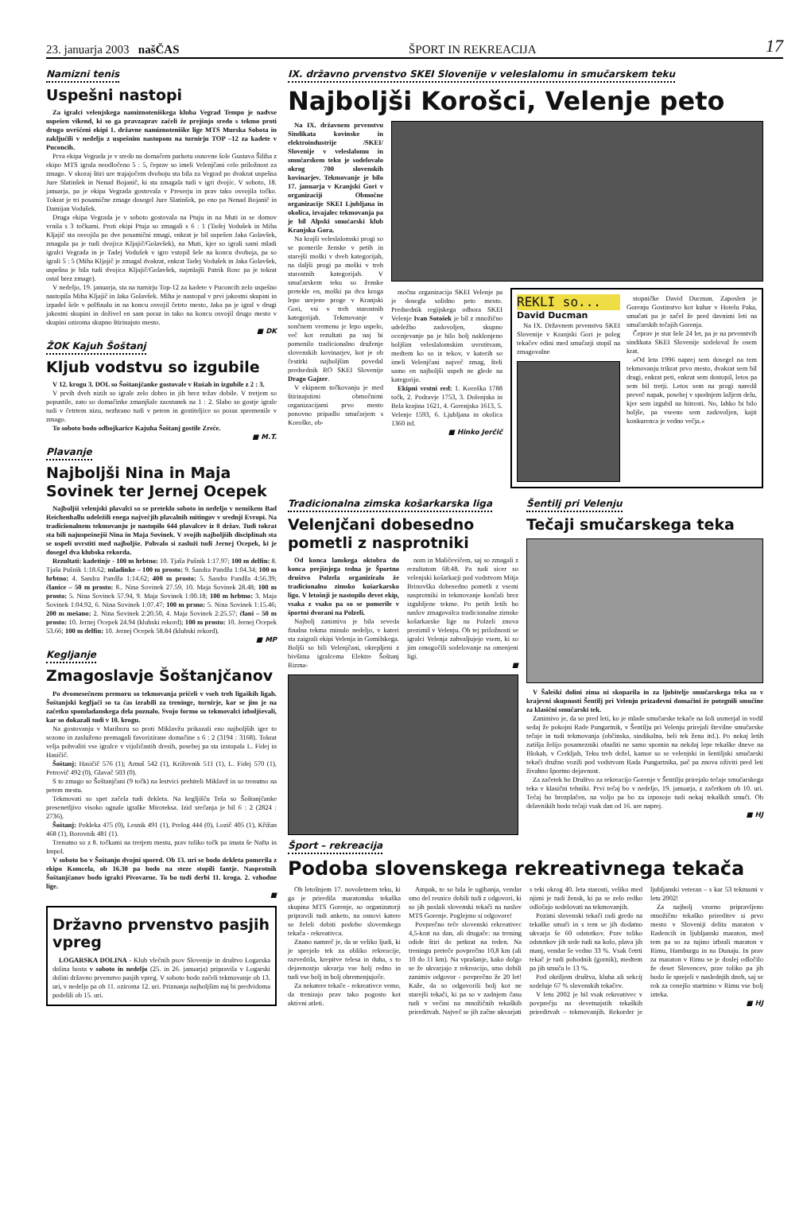23. januarja 2003 našČAS ŠPORT IN REKREACIJA 17
Namizni tenis
Uspešni nastopi
Za igralci velenjskega namiznoteniškega kluba Vegrad Tempo je nadvse uspešen vikend, ki so ga pravzaprav začeli že prejšnjo sredo s tekmo proti drugo uvrščeni ekipi 1. državne namiznoteniške lige MTS Murska Sobota in zaključili v nedeljo z uspešnim nastopom na turnirju TOP –12 za kadete v Puconcih.
Prva ekipa Vegrada je v sredo na domačem parketu osnovne šole Gustava Šiliha z ekipo MTS igrala neodločeno 5 : 5, čeprav so imeli Velenjčani celo priložnost za zmago. V skoraj štiri ure trajajočem dvoboju sta bila za Vegrad po dvakrat uspešna Jure Slatinšek in Nenad Bojanič, ki sta zmagala tudi v igri dvojic. V soboto, 18. januarja, pa je ekipa Vegrada gostovala v Preserju in prav tako osvojila točko. Tokrat je tri posamične zmage dosegel Jure Slatinšek, po eno pa Nenad Bojanič in Damijan Vodušek.
Druga ekipa Vegrada je v soboto gostovala na Ptuju in na Muti in se domov vrnila s 3 točkami. Proti ekipi Ptuja so zmagali s 6 : 1 (Tadej Vodušek in Miha Kljajič sta osvojila po dve posamični zmagi, enkrat je bil uspešen Jaka Golavšek, zmagala pa je tudi dvojica Kljajič/Golavšek), na Muti, kjer so igrali sami mladi igralci Vegrada in je Tadej Vodušek v igro vstopil šele na koncu dvoboja, pa so igrali 5 : 5 (Miha Kljajič je zmagal dvakrat, enkrat Tadej Vodušek in Jaka Golavšek, uspešna je bila tudi dvojica Kljajič/Golavšek, najmlajši Patrik Rosc pa je tokrat ostal brez zmage).
V nedeljo, 19. januarja, sta na turnirju Top-12 za kadete v Puconcih zelo uspešno nastopila Miha Kljajič in Jaka Golavšek. Miha je nastopal v prvi jakostni skupini in izpadel šele v polfinalu in na koncu osvojil četrto mesto, Jaka pa je igral v drugi jakostni skupini in doživel en sam poraz in tako na koncu osvojil drugo mesto v skupini oziroma skupno štirinajsto mesto.
■ DK
ŽOK Kajuh Šoštanj
Kljub vodstvu so izgubile
V 12. krogu 3. DOL so Šoštanjčanke gostovale v Rušah in izgubile z 2 : 3.
V prvih dveh nizih so igrale zelo dobro in jih brez težav dobile. V tretjem so popustile, zato so domačinke zmanjšale zaostanek na 1 : 2. Slabo so gostje igrale tudi v četrtem nizu, nezbrano tudi v petem in gostiteljice so poraz spremenile v zmago.
To soboto bodo odbojkarice Kajuha Šoštanj gostile Zreče.
■ M.T.
Plavanje
Najboljši Nina in Maja Sovinek ter Jernej Ocepek
Najboljši velenjski plavalci so se preteklo soboto in nedeljo v nemškem Bad Reichenhallu udeležili enega največjih plavalnih mitingov v srednji Evropi. Na tradicionalnem tekmovanju je nastopilo 644 plavalcev iz 8 držav. Tudi tokrat sta bili najuspešnejši Nina in Maja Sovinek. V svojih najboljših disciplinah sta se uspeli uvrstiti med najboljše. Pohvalo si zasluži tudi Jernej Ocepek, ki je dosegel dva klubska rekorda.
Rezultati: kadetinje - 100 m hrbtno: 10. Tjaša Pušnik 1:17.97; 100 m delfin: 8. Tjaša Pušnik 1:18.62; mladinke – 100 m prosto: 9. Sandra Pandža 1:04.34; 100 m hrbtno: 4. Sandra Pandža 1:14.62; 400 m prosto: 5. Sandra Pandža 4:56.39; članice – 50 m prosto: 8.. Nina Sovinek 27.59, 10. Maja Sovinek 28.48; 100 m prosto: 5. Nina Sovinek 57.94, 9. Maja Sovinek 1:00.18; 100 m hrbtno: 3. Maja Sovinek 1:04.92, 6. Nina Sovinek 1:07.47; 100 m prsno: 5. Nina Sovinek 1:15.46; 200 m mešano: 2. Nina Sovinek 2:20.50, 4. Maja Sovinek 2:25.57; člani – 50 m prosto: 10. Jernej Ocepek 24.94 (klubski rekord); 100 m prosto: 10. Jernej Ocepek 53.66; 100 m delfin: 10. Jernej Ocepek 58.84 (klubski rekord).
■ MP
Kegljanje
Zmagoslavje Šoštanjčanov
Po dvomesečnem premoru so tekmovanja pričeli v vseh treh ligaških ligah. Šoštanjski kegljači so ta čas izrabili za treninge, turnirje, kar se jim je na začetku spomladanskega dela poznalo. Svojo formo so tekmovalci izboljševali, kar so dokazali tudi v 10. krogu.
Na gostovanju v Mariboru so proti Miklavžu prikazali eno najboljših iger to sezono in zasluženo premagali favorizirane domačine s 6 : 2 (3194 : 3168). Tokrat velja pohvaliti vse igralce v vijoličastih dresih, posebej pa sta izstopala L. Fidej in Hasičič.
Šoštanj: Hasičič 576 (1); Arnuš 542 (1), Križovnik 511 (1), L. Fidej 570 (1), Petrovič 492 (0), Glavač 503 (0).
S to zmago so Šoštanjčani (9 točk) na lestvici prehiteli Miklavž in so trenutno na petem mestu.
Tekmovati so spet začela tudi dekleta. Na kegljišču Teša so Šoštanjčanke presenetljivo visoko ugnale igralke Miroteksa. Izid srečanja je bil 6 : 2 (2824 : 2736).
Šoštanj: Pokleka 475 (0), Lesnik 491 (1), Prelog 444 (0), Lozič 405 (1), Křižan 468 (1), Borovnik 481 (1).
Trenutno so z 8. točkami na tretjem mestu, prav toliko točk pa imata še Nafta in Impol.
V soboto bo v Šoštanju dvojni spored. Ob 13. uri se bodo dekleta pomerila z ekipo Komcela, ob 16.30 pa bodo na steze stopili fantje. Nasprotnik Šoštanjčanov bodo igralci Pivovarne. To bo tudi derbi 11. kroga. 2. vzhodne lige.
■
Državno prvenstvo pasjih vpreg
LOGARSKA DOLINA - Klub vlečnih psov Slovenije in društvo Logarska dolina bosta v soboto in nedeljo (25. in 26. januarja) pripravila v Logarski dolini državno prvenstvo pasjih vpreg. V soboto bodo začeli tekmovanje ob 13. uri, v nedeljo pa ob 11. oziroma 12. uri. Priznanja najboljšim naj bi predvidoma podelili ob 15. uri.
IX. državno prvenstvo SKEI Slovenije v veleslalomu in smučarskem teku
Najboljši Korošci, Velenje peto
Na IX. državnem prvenstvu Sindikata kovinske in elektroindustrije /SKEI/ Slovenije v veleslalomu in smučarskem teku je sodelovalo okrog 700 slovenskih kovinarjev. Tekmovanje je bilo 17. januarja v Kranjski Gori v organizaciji Območne organizacije SKEI Ljubljana in okolica, izvajalec tekmovanja pa je bil Alpski smučarski klub Kranjska Gora.
Na krajši veleslalomski progi so se pomerile ženske v petih in starejši moški v dveh kategorijah, na daljši progi pa moški v treh starostnih kategorijah. V smučarskem teku so ženske pretekle en, moški pa dva kroga lepo urejene proge v Kranjski Gori, vsi v treh starostnih kategorijah. Tekmovanje v sončnem vremenu je lepo uspelo, več kot rezultati pa naj bi pomenilo tradicionalno druženje slovenskih kovinarjev, kot je ob čestitki najboljšim povedal predsednik RO SKEI Slovenije Drago Gajzer.
V ekipnem točkovanju je med štirinajstimi območnimi organizacijami prvo mesto ponovno pripadlo smučarjem s Koroške, ob-
močna organizacija SKEI Velenje pa je dosegla solidno peto mesto. Predsednik regijskega odbora SKEI Velenje Ivan Sotošek je bil z množično udeležbo zadovoljen, skupno ocenjevanje pa je bilo bolj naklonjeno boljšim veleslalomskim uvrstitvam, medtem ko so iz tekov, v katerih so imeli Velenjčani največ zmag, šteli samo en najboljši uspeh ne glede na kategorijo.
Ekipni vrstni red: 1. Koroška 1788 točk, 2. Podravje 1753, 3. Dolenjska in Bela krajina 1621, 4. Gorenjska 1613, 5. Velenje 1593, 6. Ljubljana in okolica 1360 itd.
■ Hinko Jerčič
REKLI so...
David Ducman
Na IX. Državnem prvenstvu SKEI Slovenije v Kranjski Gori je poleg tekačev edini med smučarji stopil na zmagovalne
stopničke David Ducman. Zaposlen je Gorenju Gostinstvo kot kuhar v Hotelu Paka, smučati pa je začel že pred davnimi leti na smučarskih tečajih Gorenja.
Čeprav je star šele 24 let, pa je na prvenstvih sindikata SKEI Slovenije sodeloval že osem krat.
»Od leta 1996 naprej sem dosegel na tem tekmovanju trikrat prvo mesto, dvakrat sem bil drugi, enkrat peti, enkrat sem dostopil, letos pa sem bil tretji. Letos sem na progi naredil preveč napak, posebej v spodnjem lažjem delu, kjer sem izgubil na hitrosti. No, lahko bi bilo boljše, pa vseeno sem zadovoljen, kajti konkurenca je vedno večja.«
Tradicionalna zimska košarkarska liga
Velenjčani dobesedno pometli z nasprotniki
Od konca lanskega oktobra do konca prejšnjega tedna je Športno društvo Polzela organiziralo že tradicionalno zimsko košarkarsko ligo. V letošnji je nastopilo devet ekip, vsaka z vsako pa so se pomerile v športni dvorani na Polzeli.
Najbolj zanimiva je bila seveda finalna tekma minulo nedeljo, v kateri sta zaigrali ekipi Velenja in Gomilskega. Boljši so bili Velenjčani, okrepljeni z bivšima igralcema Elektre Šoštanj Rizma-
nom in Maličevičem, saj so zmagali z rezultatom 68:48. Pa tudi sicer so velenjski košarkarji pod vodstvom Mitja Brinovška dobesedno pometli z vsemi nasprotniki in tekmovanje končali brez izgubljene tekme. Po petih letih bo naslov zmagovalca tradicionalne zimske košarkarske lige na Polzeli znova prezimil v Velenju. Ob tej priložnosti se igralci Velenja zahvaljujejo vsem, ki so jim omogočili sodelovanje na omenjeni ligi.
■
Šentilj pri Velenju
Tečaji smučarskega teka
V Šaleški dolini zima ni skoparila in za ljubitelje smučarskega teka so v krajevni skupnosti Šentilj pri Velenju prizadevni domačini že potegnili smučine za klasični smučarski tek.
Zanimivo je, da so pred leti, ko je mlade smučarske tekače na šoli usmerjal in vodil sedaj že pokojni Rade Pungartnik, v Šentilju pri Velenju prirejali številne smučarske tečaje in tudi tekmovanja (občinska, sindikalna, beli tek žena itd.). Po nekaj letih zatišja želijo posamezniki obuditi ne samo spomin na nekdaj lepe tekaške dneve na Blokah, v Cerkljah, Teku treh dežel, kamor so se velenjski in šentiljski smučarski tekači družno vozili pod vodstvom Rada Pungartnika, pač pa znova oživiti pred leti živahno športno dejavnost.
Za začetek bo Društvo za rekreacijo Gorenje v Šentilju prirejalo tečaje smučarskega teka v klasični tehniki. Prvi tečaj bo v nedeljo, 19. januarja, z začetkom ob 10. uri. Tečaj bo brezplačen, na voljo pa bo za izposojo tudi nekaj tekaških smuči. Ob delavnikih bodo tečaji vsak dan od 16. ure naprej.
■ HJ
Šport – rekreacija
Podoba slovenskega rekreativnega tekača
Ob letošnjem 17. novoletnem teku, ki ga je priredila maratonska tekaška skupina MTS Gorenje, so organizatorji pripravili tudi anketo, na osnovi katere so želeli dobiti podobo slovenskega tekača - rekreativca.
Znano namreč je, da se veliko ljudi, ki je sprejelo tek za obliko rekreacije, razvedrila, krepitve telesa in duha, s to dejavnostjo ukvarja vse bolj redno in tudi vse bolj in bolj obremenjujoče.
Za nekatere tekače - rekreativce vemo, da trenirajo prav tako pogosto kot aktivni atleti.
Ampak, to so bila le ugibanja, vendar smo del resnice dobili tudi z odgovori, ki so jih poslali slovenski tekači na naslov MTS Gorenje. Poglejmo si odgovore!
Povprečno teče slovenski rekreativec 4,5-krat na dan, ali drugače: na trening odide štiri do petkrat na teden. Na treningu preteče povprečno 10,8 km (ali 10 do 11 km). Na vprašanje, kako dolgo se že ukvarjajo z rekreacijo, smo dobili zanimiv odgovor - povprečno že 20 let! Kaže, da so odgovorili bolj kot ne starejši tekači, ki pa so v zadnjem času tudi v večini na množičnih tekaških prireditvah. Največ se jih začne ukvarjati s teki okrog 40. leta starosti, veliko med njimi je tudi žensk, ki pa se zelo redko odločajo sodelovati na tekmovanjih.
Pozimi slovenski tekači radi gredo na tekaške smuči in s tem se jih dodatno ukvarja še 60 odstotkov. Prav toliko odstotkov jih sede tudi na kolo, plava jih manj, vendar še vedno 33 %. Vsak četrti tekač je tudi pohodnik (gornik), medtem pa jih smuča le 13 %.
Pod okriljem društva, kluba ali sekcij sodeluje 67 % slovenskih tekačev.
V letu 2002 je bil vsak rekreativec v povprečju na devetnajstih tekaških prireditvah – tekmovanjih. Rekorder je ljubljanski veteran – s kar 53 tekmami v letu 2002!
Za najbolj vzorno pripravljeno množično tekaško prireditev si prvo mesto v Sloveniji delita maraton v Radencih in ljubljanski maraton, med tem pa so za tujino izbrali maraton v Rimu, Hamburgu in na Dunaju. In prav za maraton v Rimu se je doslej odločilo že deset Slovencev, prav toliko pa jih bodo še sprejeli v naslednjih dneh, saj se rok za cenejšo startnino v Rimu vse bolj izteka.
■ HJ